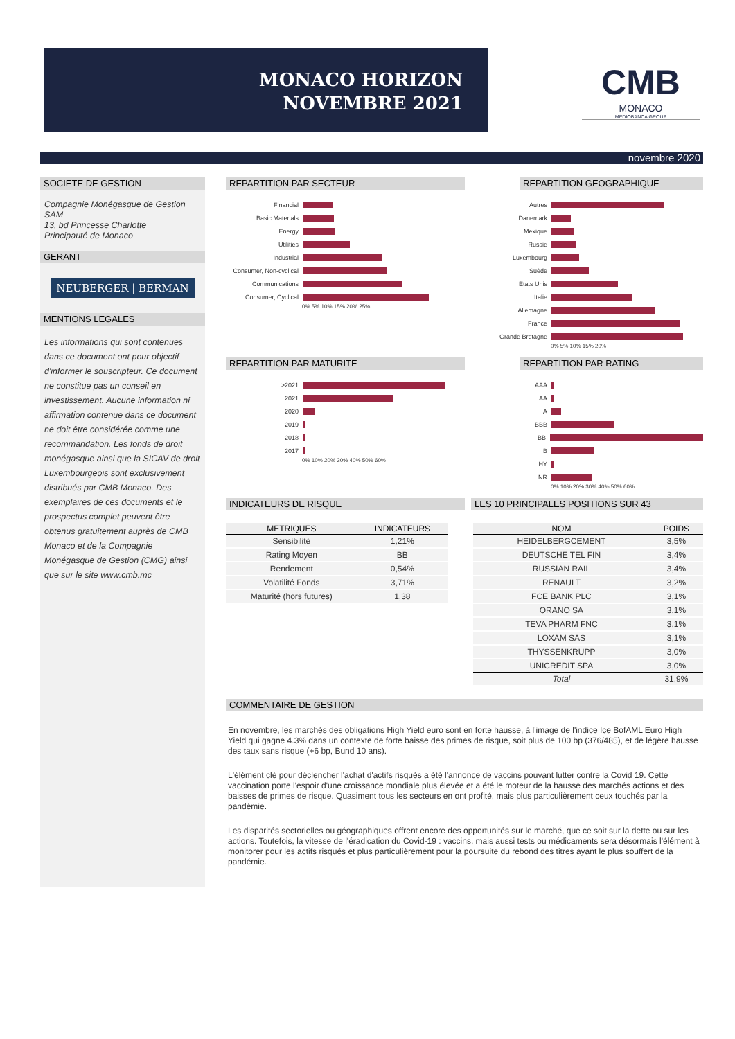MONACO HORIZON
NOVEMBRE 2021
CMB
MONACO
MEDIOBANCA GROUP
novembre 2020
SOCIETE DE GESTION
Compagnie Monégasque de Gestion SAM
13, bd Princesse Charlotte
Principauté de Monaco
GERANT
NEUBERGER | BERMAN
MENTIONS LEGALES
Les informations qui sont contenues dans ce document ont pour objectif d'informer le souscripteur. Ce document ne constitue pas un conseil en investissement. Aucune information ni affirmation contenue dans ce document ne doit être considérée comme une recommandation. Les fonds de droit monégasque ainsi que la SICAV de droit Luxembourgeois sont exclusivement distribués par CMB Monaco. Des exemplaires de ces documents et le prospectus complet peuvent être obtenus gratuitement auprès de CMB Monaco et de la Compagnie Monégasque de Gestion (CMG) ainsi que sur le site www.cmb.mc
REPARTITION PAR SECTEUR REPARTITION GEOGRAPHIQUE
Financial
Basic Materials
Energy
Utilities
Industrial
Consumer, Non-cyclical
Communications
Consumer, Cyclical
0% 5% 10% 15% 20% 25%
Autres
Danemark
Mexique
Russie
Luxembourg
Suède
États Unis
Italie
Allemagne
France
Grande Bretagne
0% 5% 10% 15% 20%
REPARTITION PAR MATURITE REPARTITION PAR RATING
>2021
2021
2020
2019
2018
2017
0% 10% 20% 30% 40% 50% 60%
AAA
AA
A
BBB
BB
B
HY
NR
0% 10% 20% 30% 40% 50% 60%
INDICATEURS DE RISQUE LES 10 PRINCIPALES POSITIONS SUR 43
| METRIQUES | INDICATEURS |
| --- | --- |
| Sensibilité | 1,21% |
| Rating Moyen | BB |
| Rendement | 0,54% |
| Volatilité Fonds | 3,71% |
| Maturité (hors futures) | 1,38 |
| NOM | POIDS |
| --- | --- |
| HEIDELBERGCEMENT | 3,5% |
| DEUTSCHE TEL FIN | 3,4% |
| RUSSIAN RAIL | 3,4% |
| RENAULT | 3,2% |
| FCE BANK PLC | 3,1% |
| ORANO SA | 3,1% |
| TEVA PHARM FNC | 3,1% |
| LOXAM SAS | 3,1% |
| THYSSENKRUPP | 3,0% |
| UNICREDIT SPA | 3,0% |
| Total | 31,9% |
COMMENTAIRE DE GESTION
En novembre, les marchés des obligations High Yield euro sont en forte hausse, à l'image de l'indice Ice BofAML Euro High Yield qui gagne 4.3% dans un contexte de forte baisse des primes de risque, soit plus de 100 bp (376/485), et de légère hausse des taux sans risque (+6 bp, Bund 10 ans).
L'élément clé pour déclencher l'achat d'actifs risqués a été l'annonce de vaccins pouvant lutter contre la Covid 19. Cette vaccination porte l'espoir d'une croissance mondiale plus élevée et a été le moteur de la hausse des marchés actions et des baisses de primes de risque. Quasiment tous les secteurs en ont profité, mais plus particulièrement ceux touchés par la pandémie.
Les disparités sectorielles ou géographiques offrent encore des opportunités sur le marché, que ce soit sur la dette ou sur les actions. Toutefois, la vitesse de l'éradication du Covid-19 : vaccins, mais aussi tests ou médicaments sera désormais l'élément à monitorer pour les actifs risqués et plus particulièrement pour la poursuite du rebond des titres ayant le plus souffert de la pandémie.